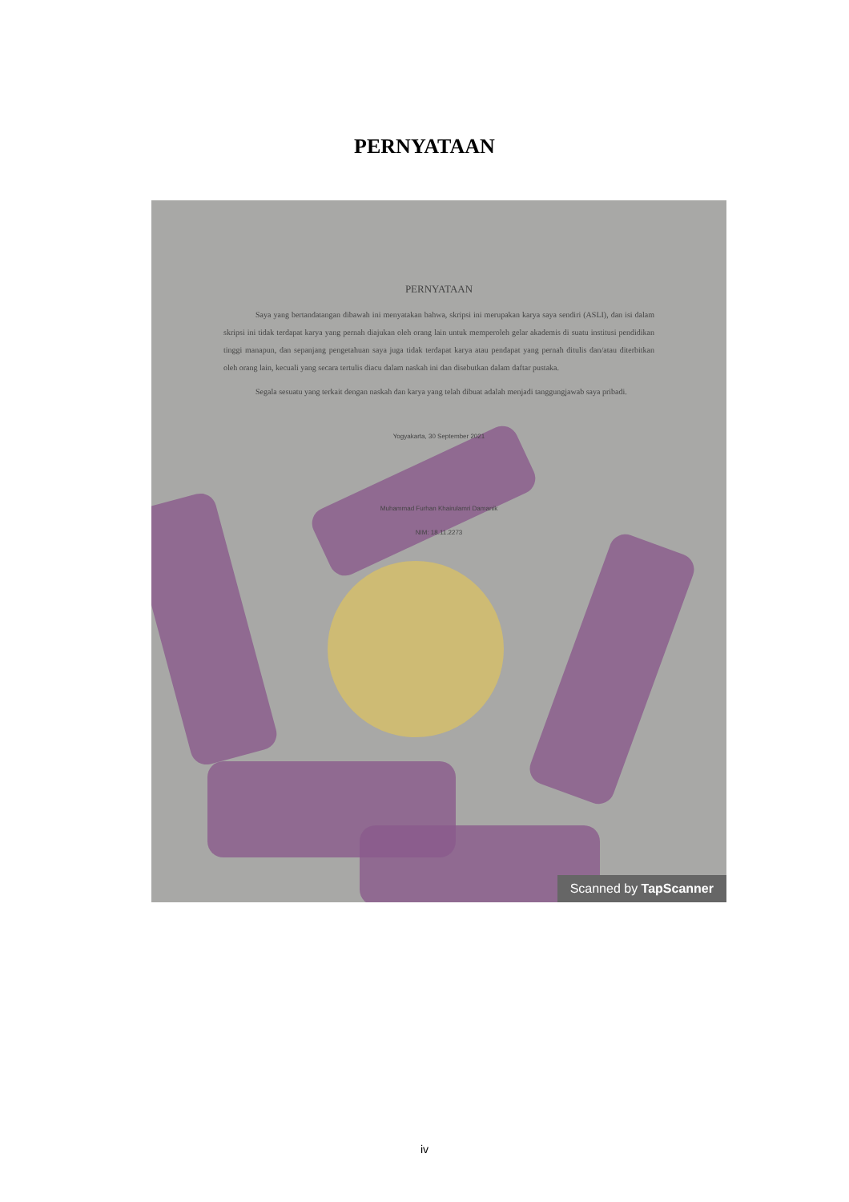PERNYATAAN
PERNYATAAN
Saya yang bertandatangan dibawah ini menyatakan bahwa, skripsi ini merupakan karya saya sendiri (ASLI), dan isi dalam skripsi ini tidak terdapat karya yang pernah diajukan oleh orang lain untuk memperoleh gelar akademis di suatu institusi pendidikan tinggi manapun, dan sepanjang pengetahuan saya juga tidak terdapat karya atau pendapat yang pernah ditulis dan/atau diterbitkan oleh orang lain, kecuali yang secara tertulis diacu dalam naskah ini dan disebutkan dalam daftar pustaka.
Segala sesuatu yang terkait dengan naskah dan karya yang telah dibuat adalah menjadi tanggungjawab saya pribadi.
Yogyakarta, 30 September 2021
Muhammad Furhan Khairulamri Damanik
NIM: 18.11.2273
Scanned by TapScanner
iv